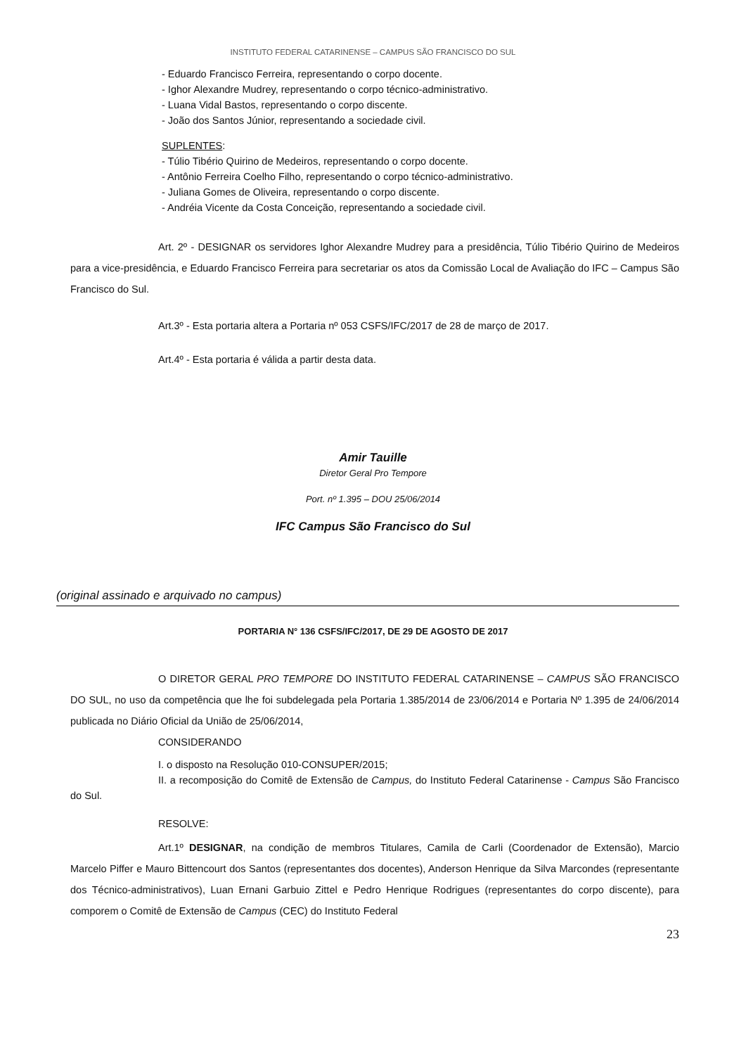INSTITUTO FEDERAL CATARINENSE – CAMPUS SÃO FRANCISCO DO SUL
- Eduardo Francisco Ferreira, representando o corpo docente.
- Ighor Alexandre Mudrey, representando o corpo técnico-administrativo.
- Luana Vidal Bastos, representando o corpo discente.
- João dos Santos Júnior, representando a sociedade civil.
SUPLENTES:
- Túlio Tibério Quirino de Medeiros, representando o corpo docente.
- Antônio Ferreira Coelho Filho, representando o corpo técnico-administrativo.
- Juliana Gomes de Oliveira, representando o corpo discente.
- Andréia Vicente da Costa Conceição, representando a sociedade civil.
Art. 2º - DESIGNAR os servidores Ighor Alexandre Mudrey para a presidência, Túlio Tibério Quirino de Medeiros para a vice-presidência, e Eduardo Francisco Ferreira para secretariar os atos da Comissão Local de Avaliação do IFC – Campus São Francisco do Sul.
Art.3º - Esta portaria altera a Portaria nº 053 CSFS/IFC/2017 de 28 de março de 2017.
Art.4º - Esta portaria é válida a partir desta data.
Amir Tauille
Diretor Geral Pro Tempore
Port. nº 1.395 – DOU 25/06/2014
IFC Campus São Francisco do Sul
(original assinado e arquivado no campus)
PORTARIA N° 136 CSFS/IFC/2017, DE 29 DE AGOSTO DE 2017
O DIRETOR GERAL PRO TEMPORE DO INSTITUTO FEDERAL CATARINENSE – CAMPUS SÃO FRANCISCO DO SUL, no uso da competência que lhe foi subdelegada pela Portaria 1.385/2014 de 23/06/2014 e Portaria Nº 1.395 de 24/06/2014 publicada no Diário Oficial da União de 25/06/2014,
CONSIDERANDO
I. o disposto na Resolução 010-CONSUPER/2015;
II. a recomposição do Comitê de Extensão de Campus, do Instituto Federal Catarinense - Campus São Francisco do Sul.
RESOLVE:
Art.1º DESIGNAR, na condição de membros Titulares, Camila de Carli (Coordenador de Extensão), Marcio Marcelo Piffer e Mauro Bittencourt dos Santos (representantes dos docentes), Anderson Henrique da Silva Marcondes (representante dos Técnico-administrativos), Luan Ernani Garbuio Zittel e Pedro Henrique Rodrigues (representantes do corpo discente), para comporem o Comitê de Extensão de Campus (CEC) do Instituto Federal
23